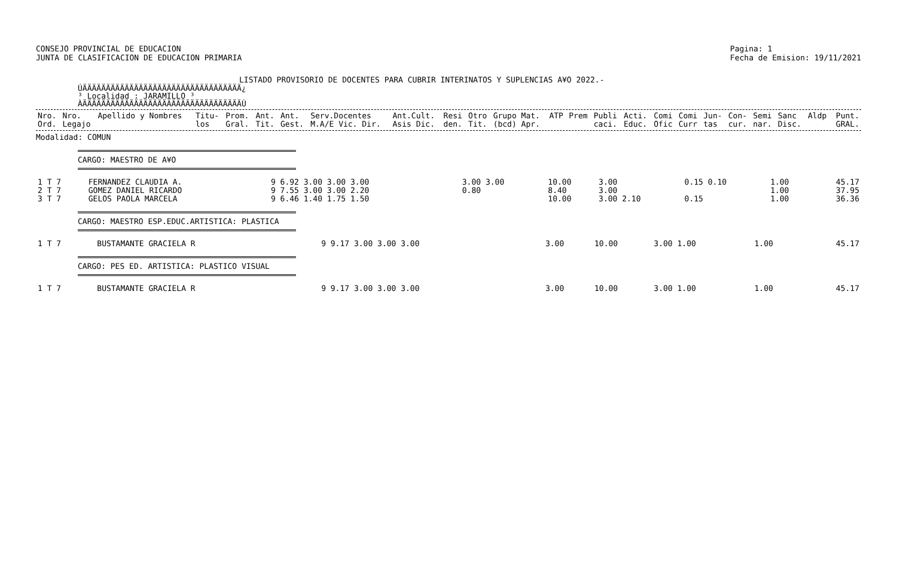CONSEJO PROVINCIAL DE EDUCACION
JUNTA DE CLASIFICACION DE EDUCACION PRIMARIA
Pagina: 1
Fecha de Emision: 19/11/2021
LISTADO PROVISORIO DE DOCENTES PARA CUBRIR INTERINATOS Y SUPLENCIAS A¥O 2022.-
ÚÄÄÄÄÄÄÄÄÄÄÄÄÄÄÄÄÄÄÄÄÄÄÄÄÄÄÄÄÄÄÄÄÄÄ¿
³ Localidad : JARAMILLO ³
ÀÄÄÄÄÄÄÄÄÄÄÄÄÄÄÄÄÄÄÄÄÄÄÄÄÄÄÄÄÄÄÄÄÄÄÙ
| Nro. Ord. | Nro. Legajo | Apellido y Nombres | Titu- los | Prom. Gral. | Ant. Tit. | Ant. Gest. | Serv.Docentes M.A/E Vic. Dir. | Ant.Cult. Asis Dic. | Resi den. | Otro Tit. | Grupo Mat. (bcd) Apr. | ATP | Prem | Publi caci. | Acti. Educ. | Comi Ofic | Comi Curr | Jun- tas | Con- cur. | Semi nar. | Sanc Disc. | Aldp | Punt. GRAL. |
| --- | --- | --- | --- | --- | --- | --- | --- | --- | --- | --- | --- | --- | --- | --- | --- | --- | --- | --- | --- | --- | --- | --- | --- |
Modalidad: COMUN
CARGO: MAESTRO DE A¥O
| 1 T 7 | FERNANDEZ CLAUDIA A. | 9 6.92 3.00 3.00 3.00 | 3.00 3.00 | 10.00 | 3.00 | 0.15 0.10 | 1.00 | 45.17 |
| 2 T 7 | GOMEZ DANIEL RICARDO | 9 7.55 3.00 3.00 2.20 | 0.80 | 8.40 | 3.00 | | 1.00 | 37.95 |
| 3 T 7 | GELOS PAOLA MARCELA | 9 6.46 1.40 1.75 1.50 | | 10.00 | 3.00 2.10 | 0.15 | 1.00 | 36.36 |
CARGO: MAESTRO ESP.EDUC.ARTISTICA: PLASTICA
| 1 T 7 | BUSTAMANTE GRACIELA R | 9 9.17 3.00 3.00 3.00 | 3.00 | 10.00 | 3.00 1.00 | 1.00 | 45.17 |
CARGO: PES ED. ARTISTICA: PLASTICO VISUAL
| 1 T 7 | BUSTAMANTE GRACIELA R | 9 9.17 3.00 3.00 3.00 | 3.00 | 10.00 | 3.00 1.00 | 1.00 | 45.17 |